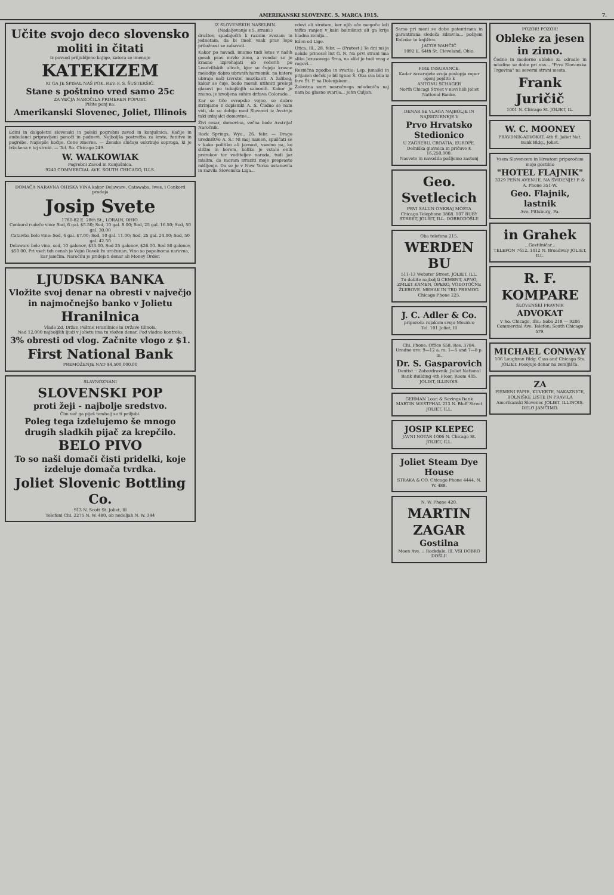AMERIKANSKI SLOVENEC, 5. MARCA 1915. 7.
Učite svojo deco slovensko
moliti in čitati
iz povsod priljubljene knjige, katera se imenuje
KATEKIZEM
KI GA JE SPISAL NAŠ POK. REV. F. S. ŠUSTERŠIČ.
Stane s poštnino vred samo 25c
ZA VEČJA NAROČILA PRIMEREN POPUST.
Pišite ponj na:
Amerikanski Slovenec, Joliet, Illinois
Edini in dolgoletni slovenski in polski pogrebni zavod in konjušnica. Kočije in ambulanci pripravljeni ponoči in podnevi. Najboljša postrežba za krste, ženitve in pogrebe. Najlepše kočije. Cene zmerne. — Ženske slučaje oskrbuje soproga, ki je izkušena v tej stroki. — Tel. So. Chicago 249.
W. WALKOWIAK
Pogrebni Zavod in Konjušnica.
9240 COMMERCIAL AVE. SOUTH CHICAGO, ILLS.
DOMAČA NARAVNA OHISKA VINA kakor Delaware, Catawaba, Iwes, i Conkord prodaja
Josip Svete
1780-82 E. 28th St., LORAIN, OHIO.
Conkord rudeče vino: Sod, 6 gal. $5.50; Sod, 10 gal. 8.00; Sod, 25 gal. 16.50; Sod, 50 gal. 30.00
Catawba belo vino: Sod, 6 gal. $7.00; Sod, 10 gal. 11.00; Sod, 25 gal. 24.00; Sod, 50 gal. 42.50
Delaware belo vino, sod, 10 galonov, $13.00. Sod 25 galonov, $26.00. Sod 50 galonov, $50.00. Pri vseh teh cenah je Vojni Davek že uračunan. Vino so popolnoma naravna, kar jamčim. Naročilu je pridejati denar ali Money Order.
LJUDSKA BANKA
Vložite svoj denar na obresti v največjo in najmočnejšo banko v Jolietu
Hranilnica
Vlade Zd. Držav, Poštne Hranilnice in Države Illinois.
Nad 12,000 najboljših ljudi v Jolietu ima tu vložen denar. Pod vladno kontrolo.
3% obresti od vlog. Začnite vlogo z $1.
First National Bank
PREMOŽENJE NAD $4,500,000.00
SLAVNOZNANI
SLOVENSKI POP
proti žeji - najbolje sredstvo.
Čim več ga piješ tembolj se ti priljubi.
Poleg tega izdelujemo še mnogo drugih sladkih pijač za krepčilo.
BELO PIVO
To so naši domači čisti pridelki, koje izdeluje domača tvrdka.
Joliet Slovenic Bottling Co.
913 N. Scott St. Joliet, Ill
Telefoni Chi. 2275 N. W. 480, ob nedeljah N. W. 344
IZ SLOVENSKIH NASELBIN.
(Nadaljevanje s 5. strani.)
društev, spadajočih k raznim zvezam in jednotam, da bi imeli vsak prav lepo priložnost se zabavati.
Kakor po navadi, imamo tudi letos v naših gorah prav mrzlo zimo, a vendar se je krasno izprehajati ob večerih po Leadvillskih ulicah, kjer se čujejo krasne melodije dobro ubranih harmonik, na katere ubirajo naši izvrstni muzikanti. A žalibog, kakor se čuje, bodo morali utihniti prelepi glasovi po tukajšnjih saloonih. Kakor je znano, je izvoljena suhim država Colorado...
Kar se tiče evropske vojne, se dobro strinjamo z dopisniki A. S. Čudno se nam vidi, da se dobijo med Slovenci iz Avstrije taki izdajalci domovine...
Živi cesar, domovina, večna bode Avstrija! Naročnik.
Rock Springs, Wyo., 26. febr. — Drago uredništvo A. S.! Ni moj namen, spuščati se v kako politiko ali javnost, vseeno pa, ko slišim in berem, koliko je vstalo enih prerokov ter voditeljev naroda, tudi jaz mislim, da moram izraziti moje preprosto mišljenje. Da se je v New Yorku ustanovila in razvila Slovenska Liga...
vdovi ali sirotam, ker njih oče mogoče leži težko ranjen v kaki bolnišnici ali ga krije hladna zemlja...
Eden od Lige.
Utica, Ill., 28. febr. — (Protest.) Te dni mi je nekdo prinesel list G. N. Na prvi strani ima sliko Jezusovega Srca, na sliki je tudi vrag z rogovi...
Resnična zgodba in svarilo: Lep, junaški in prijazen deček je bil Ignac Š. Oba sva bila iz fare Št. P. na Dolenjskem...
Žalostna smrt nesrečnega mladeniča naj nam bo glasno svarilo... John Culjan.
Samo pri meni se dobe patentirana in garantirana sledeča zdravila... pošljem Koledar in knjižico.
JACOB WAHČIČ
1092 E. 64th St. Cleveland, Ohio.
FIRE INSURANCE.
Kadar zavarujete svoja poslopja zoper ogenj pojdite k
ANTONU SCHAGER
North Chicagi Street v novi hiši Joliet National Banke.
DENAR SE VLAGA NAJBOLJE IN NAJSIGURNEJE V
Prvo Hrvatsko Stedionico
U ZAGREBU, CROATIA, EUROPE.
Delniška glavnica in pričuve K 16,250,000.
Nasvete in navodila pošljemo zastonj
Geo. Svetlecich
PRVI SALUN ONKRAJ MOSTA
Chicago Telephone 3868. 107 RUBY STREET, JOLIET, ILL. DOBRODOŠLI!
Oba telefona 215.
WERDEN BU
511-13 Webster Street, JOLIET, ILL.
Tu dobite najboljši CEMENT, APNO, ZMLET KAMEN, OPEKO, VODOTOČNE ŽLEBOVE. MEHAK IN TRD PREMOG. Chicago Phone 225.
J. C. Adler & Co.
priporoča rojakom svojo Mesnico
Tel. 101 Joliet, Ill
Chi. Phone: Office 658, Res. 3784. Uradne ure: 9—12 a. m. 1—5 and 7—8 p. m.
Dr. S. Gasparovich
Dentist :: Zobozdravnik. Joliet National Bank Building 4th Floor, Room 405. JOLIET, ILLINOIS.
GERMAN Loan & Savings Bank
MARTIN WESTPHAL 213 N. Bluff Street JOLIET, ILL.
JOSIP KLEPEC
JAVNI NOTAR 1006 N. Chicago St. JOLIET, ILL.
Joliet Steam Dye House
STRAKA & CO. Chicago Phone 4444, N. W. 488.
N. W. Phone 420.
MARTIN ZAGAR
Gostilna
Moen Ave. :: Rockdale, Ill. VSI DOBRO DOŠLI!
POZOR! POZOR!
Obleke za jesen in zimo.
Čedne in moderne obleke za odrasle in mladino se dobe pri nas... "Prva Slovanska Trgovina" na severni strani mesta.
Frank Juričič
1001 N. Chicago St. JOLIET, IL.
W. C. MOONEY
PRAVDNIK-ADVOKAT. 4th fl. Joliet Nat. Bank Bldg., Joliet.
Vsem Slovencem in Hrvatom priporočam mojo gostilno
"HOTEL FLAJNIK"
3329 PENN AVENUE. NA SVIDENJE! P. & A. Phone 351-W.
Geo. Flajnik, lastnik
Ave. Pittsburg, Pa.
in Grahek
...Gostilničar...
TELEFON 7612. 1012 N. Broadway JOLIET, ILL.
R. F. KOMPARE
SLOVENSKI PRAVNIK
ADVOKAT
V So. Chicago, Ills.: Soba 218 — 9206 Commercial Ave. Telefon: South Chicago 579.
MICHAEL CONWAY
106 Loughran Bldg. Cass and Chicago Sts. JOLIET. Posojuje denar na zemljišča.
ZA
PISMENI PAPIR, KUVERTE, NAKAZNICE, BOLNIŠKE LISTE IN PRAVILA
Amerikanski Slovenec JOLIET, ILLINOIS. DELO JAMČIMO.